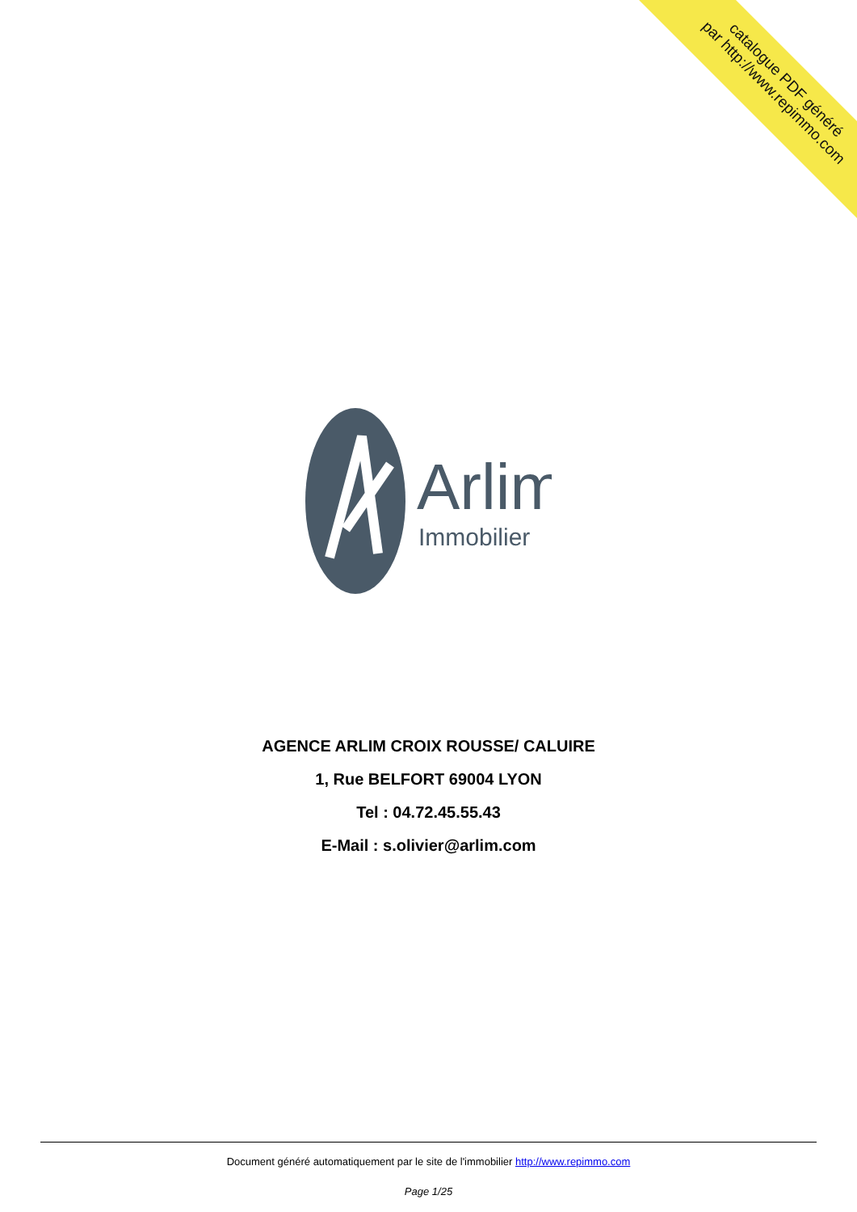catalogue PDF généré
par http://www.repimmo.com
Arlim
Immobilier
AGENCE ARLIM CROIX ROUSSE/ CALUIRE
1, Rue BELFORT 69004 LYON
Tel : 04.72.45.55.43
E-Mail : s.olivier@arlim.com
Document généré automatiquement par le site de l'immobilier http://www.repimmo.com
Page 1/25